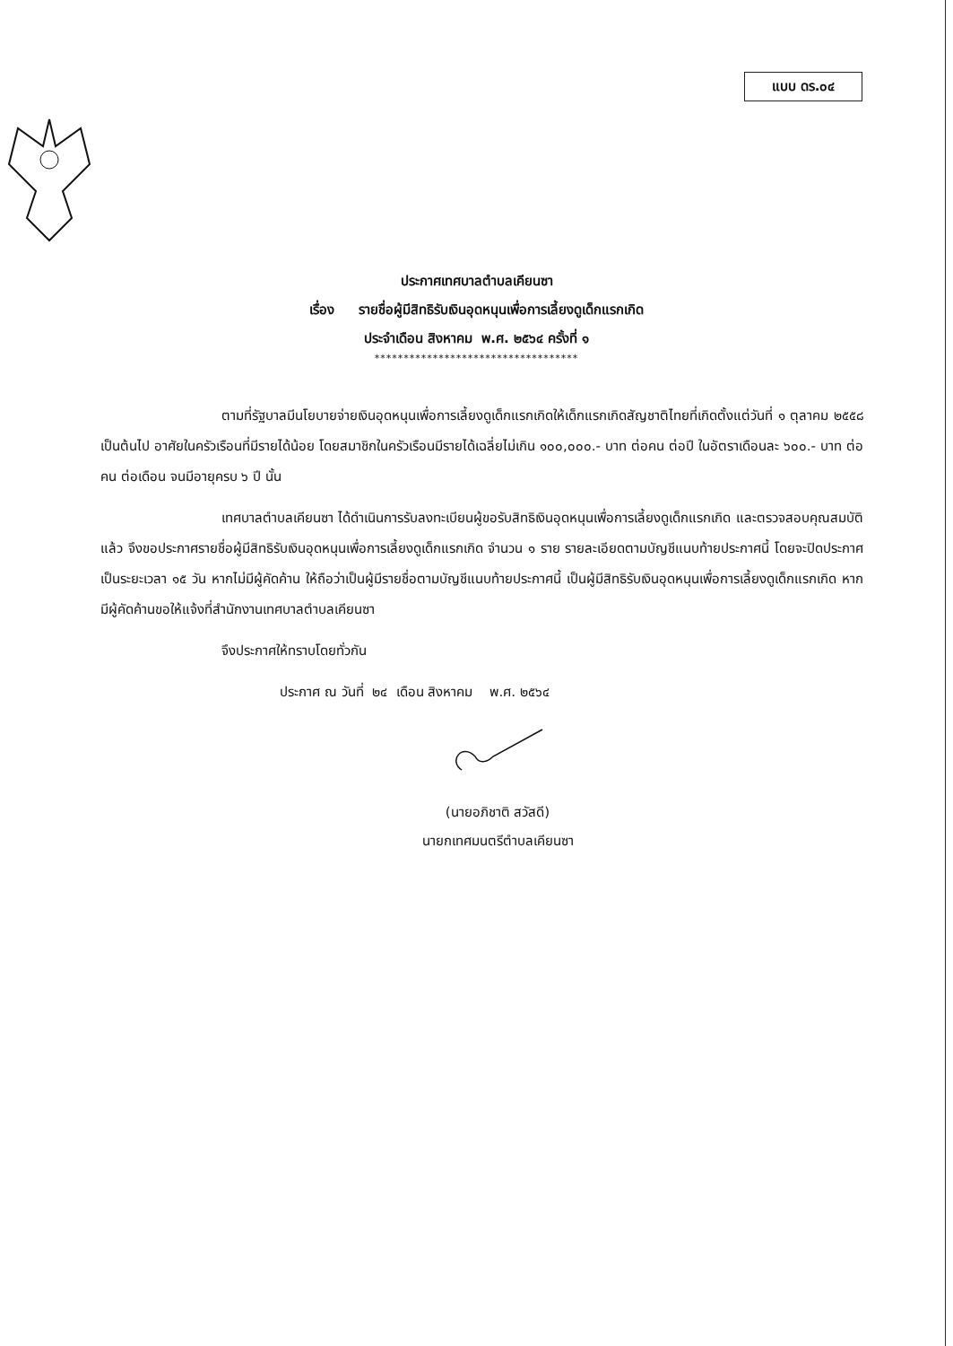แบบ ดร.๐๔
ประกาศเทศบาลตำบลเคียนซา
เรื่อง รายชื่อผู้มีสิทธิรับเงินอุดหนุนเพื่อการเลี้ยงดูเด็กแรกเกิด
ประจำเดือน สิงหาคม พ.ศ. ๒๕๖๔ ครั้งที่ ๑
***********************************
ตามที่รัฐบาลมีนโยบายจ่ายเงินอุดหนุนเพื่อการเลี้ยงดูเด็กแรกเกิดให้เด็กแรกเกิดสัญชาติไทยที่เกิดตั้งแต่วันที่ ๑ ตุลาคม ๒๕๕๘ เป็นต้นไป อาศัยในครัวเรือนที่มีรายได้น้อย โดยสมาชิกในครัวเรือนมีรายได้เฉลี่ยไม่เกิน ๑๐๐,๐๐๐.- บาท ต่อคน ต่อปี ในอัตราเดือนละ ๖๐๐.- บาท ต่อคน ต่อเดือน จนมีอายุครบ ๖ ปี นั้น
เทศบาลตำบลเคียนซา ได้ดำเนินการรับลงทะเบียนผู้ขอรับสิทธิเงินอุดหนุนเพื่อการเลี้ยงดูเด็กแรกเกิด และตรวจสอบคุณสมบัติแล้ว จึงขอประกาศรายชื่อผู้มีสิทธิรับเงินอุดหนุนเพื่อการเลี้ยงดูเด็กแรกเกิด จำนวน ๑ ราย รายละเอียดตามบัญชีแนบท้ายประกาศนี้ โดยจะปิดประกาศเป็นระยะเวลา ๑๕ วัน หากไม่มีผู้คัดค้าน ให้ถือว่าเป็นผู้มีรายชื่อตามบัญชีแนบท้ายประกาศนี้ เป็นผู้มีสิทธิรับเงินอุดหนุนเพื่อการเลี้ยงดูเด็กแรกเกิด หากมีผู้คัดค้านขอให้แจ้งที่สำนักงานเทศบาลตำบลเคียนซา
จึงประกาศให้ทราบโดยทั่วกัน
ประกาศ ณ วันที่ ๒๔ เดือน สิงหาคม พ.ศ. ๒๕๖๔
(นายอภิชาติ สวัสดี)
นายกเทศมนตรีตำบลเคียนซา